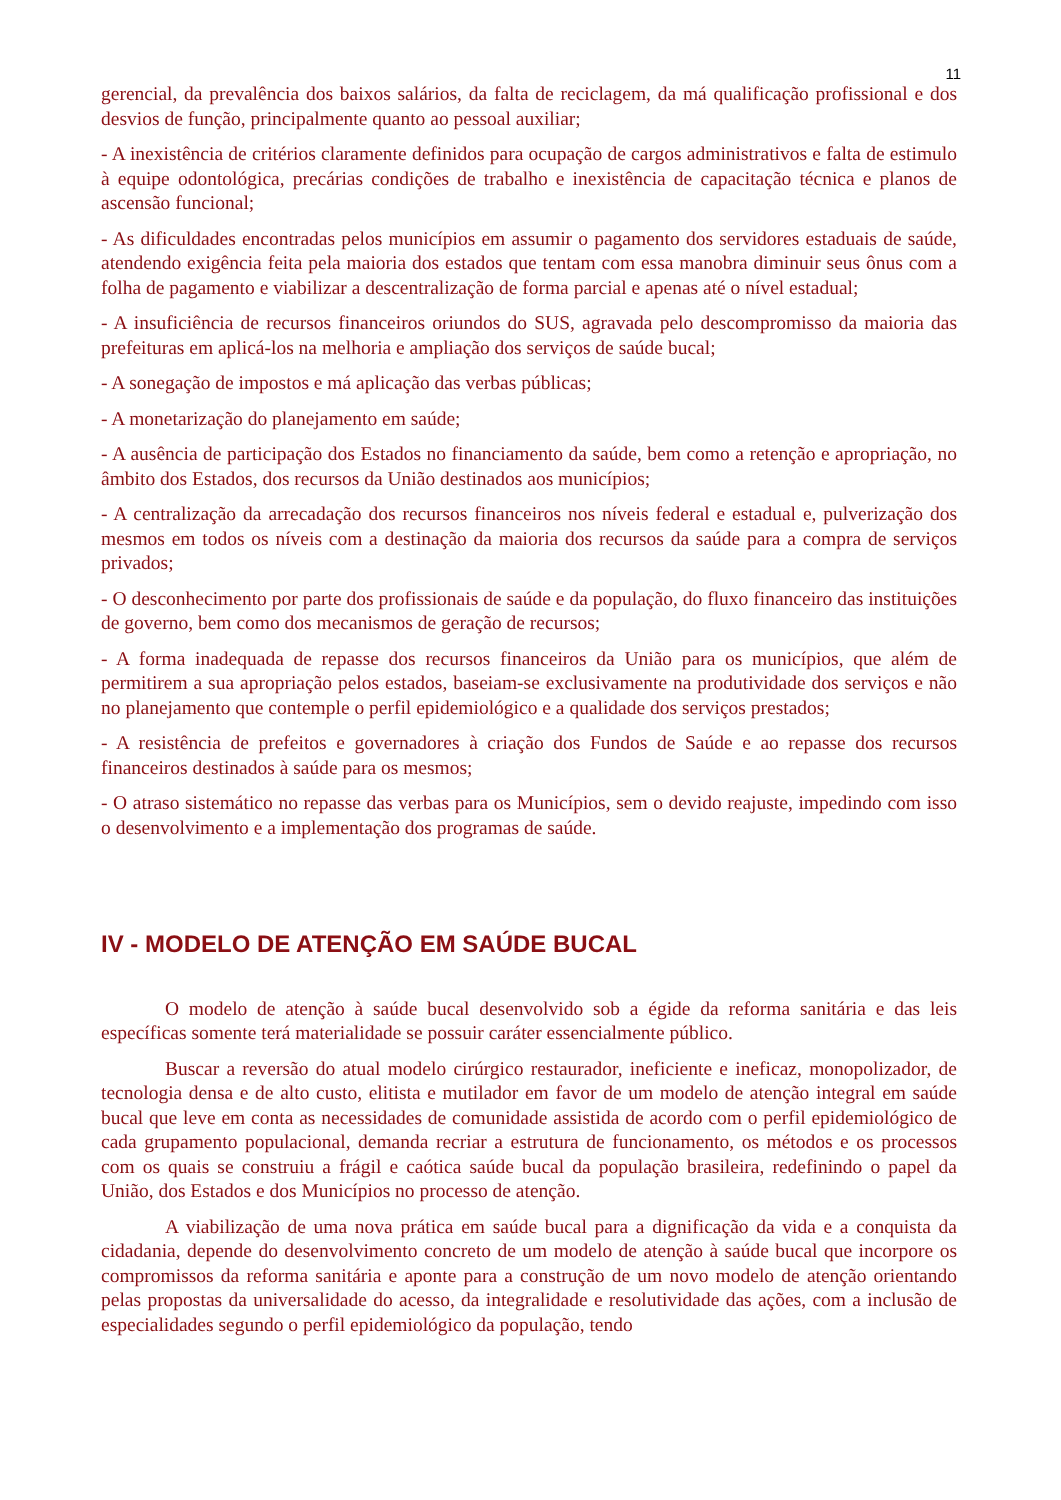11
gerencial, da prevalência dos baixos salários, da falta de reciclagem, da má qualificação profissional e dos desvios de função, principalmente quanto ao pessoal auxiliar;
- A inexistência de critérios claramente definidos para ocupação de cargos administrativos e falta de estimulo à equipe odontológica, precárias condições de trabalho e inexistência de capacitação técnica e planos de ascensão funcional;
- As dificuldades encontradas pelos municípios em assumir o pagamento dos servidores estaduais de saúde, atendendo exigência feita pela maioria dos estados que tentam com essa manobra diminuir seus ônus com a folha de pagamento e viabilizar a descentralização de forma parcial e apenas até o nível estadual;
- A insuficiência de recursos financeiros oriundos do SUS, agravada pelo descompromisso da maioria das prefeituras em aplicá-los na melhoria e ampliação dos serviços de saúde bucal;
- A sonegação de impostos e má aplicação das verbas públicas;
- A monetarização do planejamento em saúde;
- A ausência de participação dos Estados no financiamento da saúde, bem como a retenção e apropriação, no âmbito dos Estados, dos recursos da União destinados aos municípios;
- A centralização da arrecadação dos recursos financeiros nos níveis federal e estadual e, pulverização dos mesmos em todos os níveis com a destinação da maioria dos recursos da saúde para a compra de serviços privados;
- O desconhecimento por parte dos profissionais de saúde e da população, do fluxo financeiro das instituições de governo, bem como dos mecanismos de geração de recursos;
- A forma inadequada de repasse dos recursos financeiros da União para os municípios, que além de permitirem a sua apropriação pelos estados, baseiam-se exclusivamente na produtividade dos serviços e não no planejamento que contemple o perfil epidemiológico e a qualidade dos serviços prestados;
- A resistência de prefeitos e governadores à criação dos Fundos de Saúde e ao repasse dos recursos financeiros destinados à saúde para os mesmos;
- O atraso sistemático no repasse das verbas para os Municípios, sem o devido reajuste, impedindo com isso o desenvolvimento e a implementação dos programas de saúde.
IV - MODELO DE ATENÇÃO EM SAÚDE BUCAL
O modelo de atenção à saúde bucal desenvolvido sob a égide da reforma sanitária e das leis específicas somente terá materialidade se possuir caráter essencialmente público.
Buscar a reversão do atual modelo cirúrgico restaurador, ineficiente e ineficaz, monopolizador, de tecnologia densa e de alto custo, elitista e mutilador em favor de um modelo de atenção integral em saúde bucal que leve em conta as necessidades de comunidade assistida de acordo com o perfil epidemiológico de cada grupamento populacional, demanda recriar a estrutura de funcionamento, os métodos e os processos com os quais se construiu a frágil e caótica saúde bucal da população brasileira, redefinindo o papel da União, dos Estados e dos Municípios no processo de atenção.
A viabilização de uma nova prática em saúde bucal para a dignificação da vida e a conquista da cidadania, depende do desenvolvimento concreto de um modelo de atenção à saúde bucal que incorpore os compromissos da reforma sanitária e aponte para a construção de um novo modelo de atenção orientando pelas propostas da universalidade do acesso, da integralidade e resolutividade das ações, com a inclusão de especialidades segundo o perfil epidemiológico da população, tendo